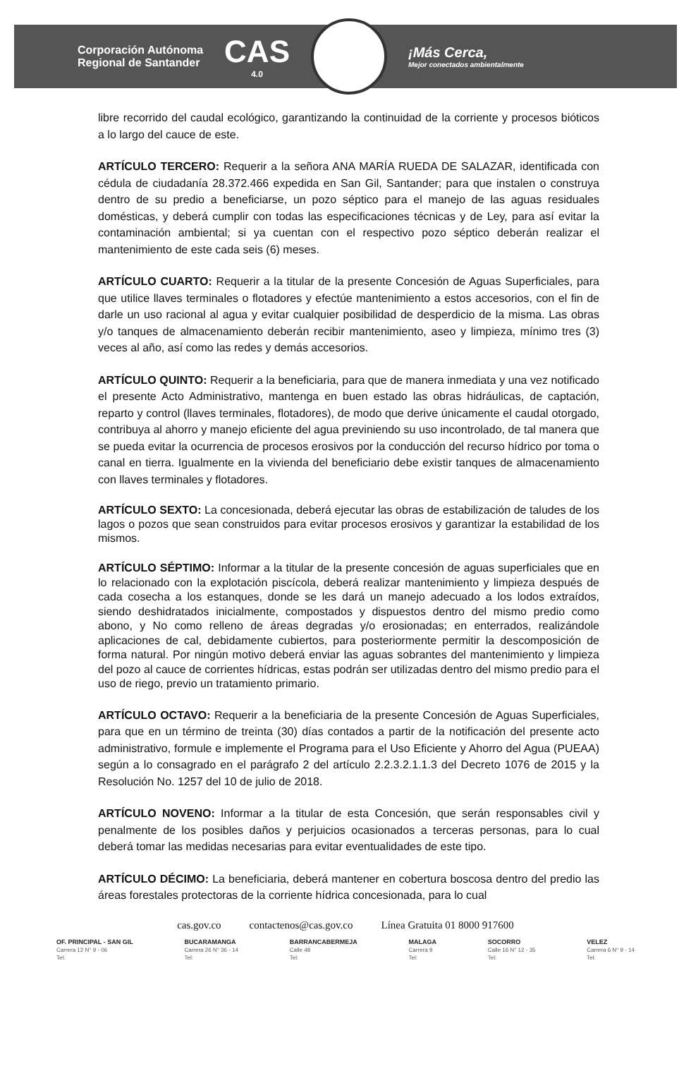Corporación Autónoma
Regional de Santander
CAS
4.0
¡Más Cerca,
Mejor conectados ambientalmente
libre recorrido del caudal ecológico, garantizando la continuidad de la corriente y procesos bióticos a lo largo del cauce de este.
ARTÍCULO TERCERO: Requerir a la señora ANA MARÍA RUEDA DE SALAZAR, identificada con cédula de ciudadanía 28.372.466 expedida en San Gil, Santander; para que instalen o construya dentro de su predio a beneficiarse, un pozo séptico para el manejo de las aguas residuales domésticas, y deberá cumplir con todas las especificaciones técnicas y de Ley, para así evitar la contaminación ambiental; si ya cuentan con el respectivo pozo séptico deberán realizar el mantenimiento de este cada seis (6) meses.
ARTÍCULO CUARTO: Requerir a la titular de la presente Concesión de Aguas Superficiales, para que utilice llaves terminales o flotadores y efectúe mantenimiento a estos accesorios, con el fin de darle un uso racional al agua y evitar cualquier posibilidad de desperdicio de la misma. Las obras y/o tanques de almacenamiento deberán recibir mantenimiento, aseo y limpieza, mínimo tres (3) veces al año, así como las redes y demás accesorios.
ARTÍCULO QUINTO: Requerir a la beneficiaria, para que de manera inmediata y una vez notificado el presente Acto Administrativo, mantenga en buen estado las obras hidráulicas, de captación, reparto y control (llaves terminales, flotadores), de modo que derive únicamente el caudal otorgado, contribuya al ahorro y manejo eficiente del agua previniendo su uso incontrolado, de tal manera que se pueda evitar la ocurrencia de procesos erosivos por la conducción del recurso hídrico por toma o canal en tierra. Igualmente en la vivienda del beneficiario debe existir tanques de almacenamiento con llaves terminales y flotadores.
ARTÍCULO SEXTO: La concesionada, deberá ejecutar las obras de estabilización de taludes de los lagos o pozos que sean construidos para evitar procesos erosivos y garantizar la estabilidad de los mismos.
ARTÍCULO SÉPTIMO: Informar a la titular de la presente concesión de aguas superficiales que en lo relacionado con la explotación piscícola, deberá realizar mantenimiento y limpieza después de cada cosecha a los estanques, donde se les dará un manejo adecuado a los lodos extraídos, siendo deshidratados inicialmente, compostados y dispuestos dentro del mismo predio como abono, y No como relleno de áreas degradas y/o erosionadas; en enterrados, realizándole aplicaciones de cal, debidamente cubiertos, para posteriormente permitir la descomposición de forma natural. Por ningún motivo deberá enviar las aguas sobrantes del mantenimiento y limpieza del pozo al cauce de corrientes hídricas, estas podrán ser utilizadas dentro del mismo predio para el uso de riego, previo un tratamiento primario.
ARTÍCULO OCTAVO: Requerir a la beneficiaria de la presente Concesión de Aguas Superficiales, para que en un término de treinta (30) días contados a partir de la notificación del presente acto administrativo, formule e implemente el Programa para el Uso Eficiente y Ahorro del Agua (PUEAA) según a lo consagrado en el parágrafo 2 del artículo 2.2.3.2.1.1.3 del Decreto 1076 de 2015 y la Resolución No. 1257 del 10 de julio de 2018.
ARTÍCULO NOVENO: Informar a la titular de esta Concesión, que serán responsables civil y penalmente de los posibles daños y perjuicios ocasionados a terceras personas, para lo cual deberá tomar las medidas necesarias para evitar eventualidades de este tipo.
ARTÍCULO DÉCIMO: La beneficiaria, deberá mantener en cobertura boscosa dentro del predio las áreas forestales protectoras de la corriente hídrica concesionada, para lo cual
cas.gov.co contactenos@cas.gov.co Línea Gratuita 01 8000 917600
OF. PRINCIPAL - SAN GIL
Carrera 12 N° 9 - 06
Tel:
BUCARAMANGA
Carrera 26 N° 36 - 14
Tel:
BARRANCABERMEJA
Calle 48
Tel:
MALAGA
Carrera 9
Tel:
SOCORRO
Calle 16 N° 12 - 35
Tel:
VELEZ
Carrera 6 N° 9 - 14
Tel: